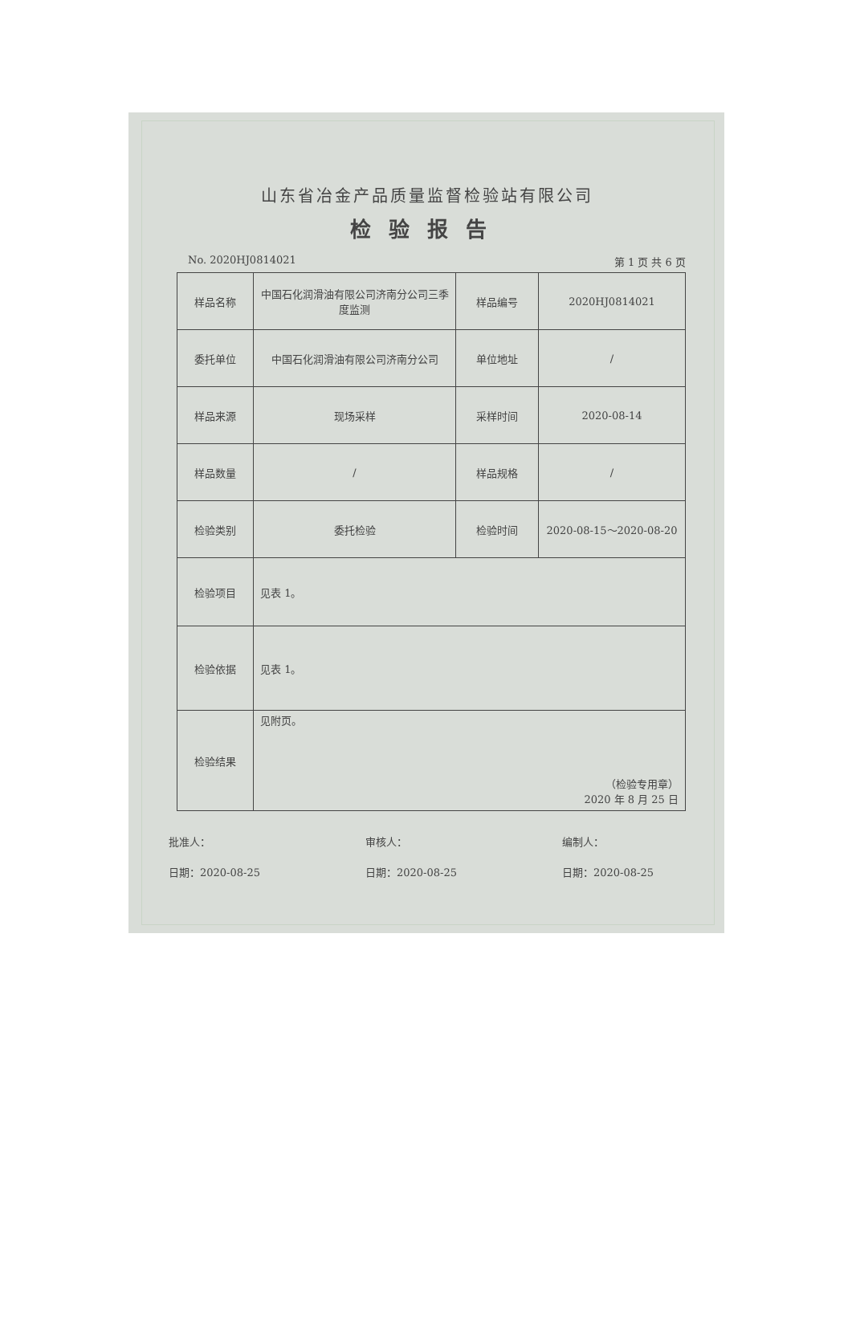山东省冶金产品质量监督检验站有限公司
检验报告
No. 2020HJ0814021 第 1 页 共 6 页
| 样品名称 | 中国石化润滑油有限公司济南分公司三季度监测 | 样品编号 | 2020HJ0814021 |
| 委托单位 | 中国石化润滑油有限公司济南分公司 | 单位地址 | / |
| 样品来源 | 现场采样 | 采样时间 | 2020-08-14 |
| 样品数量 | / | 样品规格 | / |
| 检验类别 | 委托检验 | 检验时间 | 2020-08-15～2020-08-20 |
| 检验项目 | 见表 1。 | | |
| 检验依据 | 见表 1。 | | |
| 检验结果 | 见附页。 （检验专用章） 2020 年 8 月 25 日 | | |
批准人：
日期：2020-08-25
审核人：
日期：2020-08-25
编制人：
日期：2020-08-25